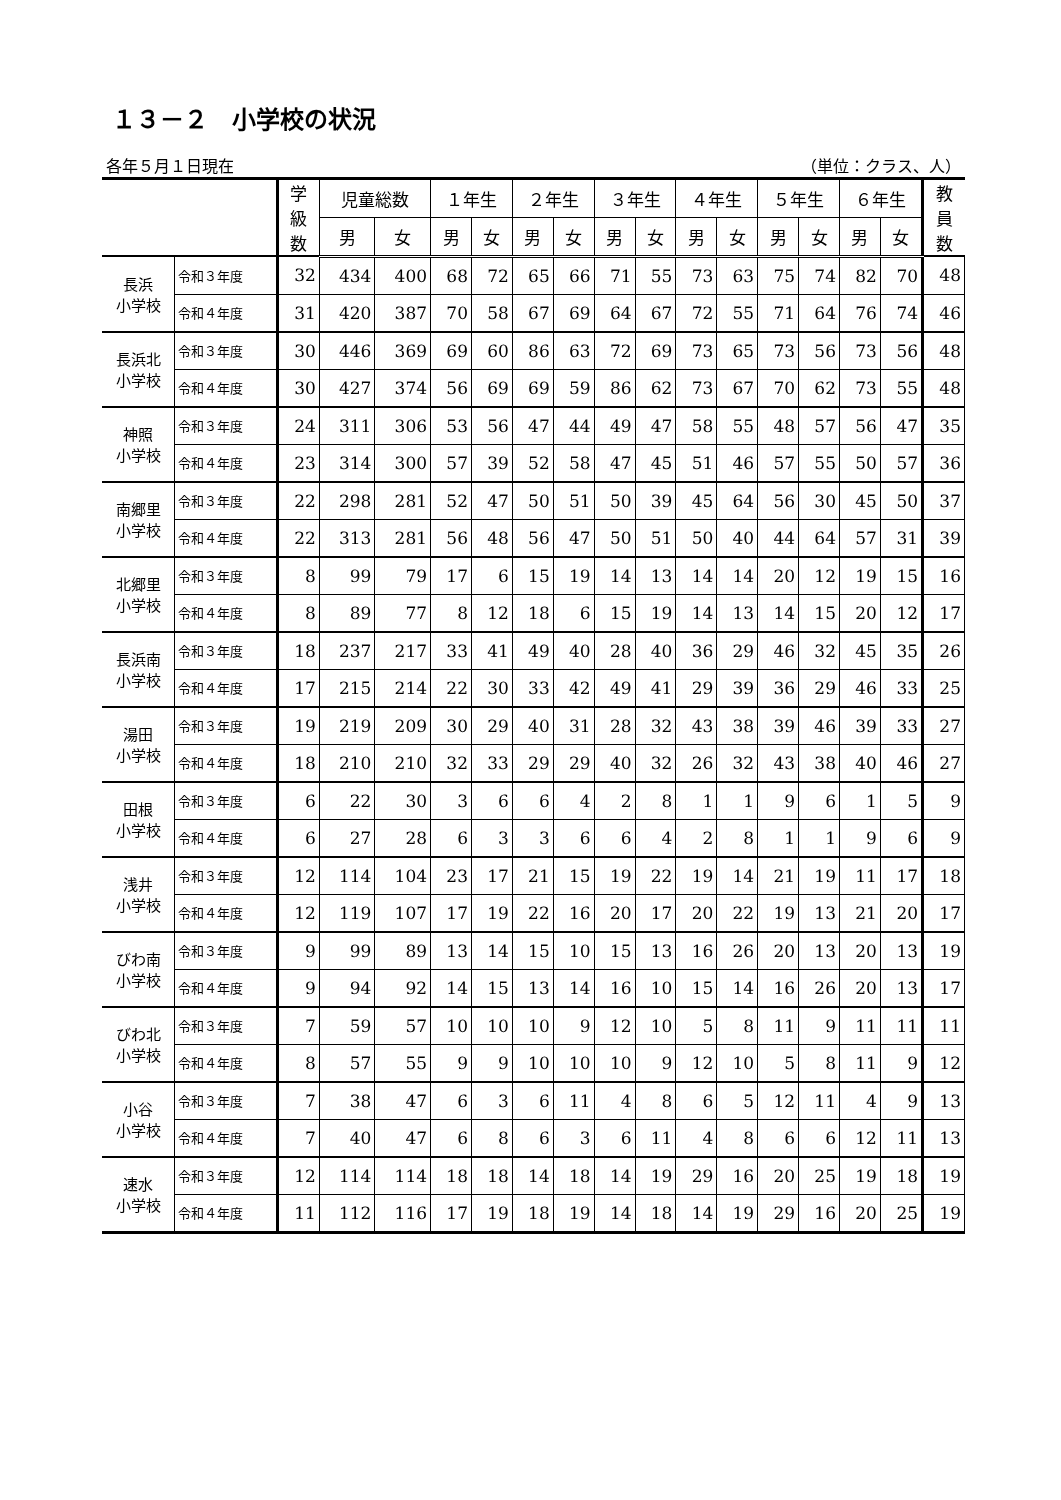１３－２　小学校の状況
各年５月１日現在 （単位：クラス、人）
| | | 学 級 数 | 児童総数 | | １年生 | | ２年生 | | ３年生 | | ４年生 | | ５年生 | | ６年生 | | 教 員 数 |
| --- | --- | --- | --- | --- | --- | --- | --- | --- | --- | --- | --- | --- | --- | --- | --- | --- | --- |
| | | | 男 | 女 | 男 | 女 | 男 | 女 | 男 | 女 | 男 | 女 | 男 | 女 | 男 | 女 | |
| 長浜 小学校 | 令和３年度 | 32 | 434 | 400 | 68 | 72 | 65 | 66 | 71 | 55 | 73 | 63 | 75 | 74 | 82 | 70 | 48 |
| | 令和４年度 | 31 | 420 | 387 | 70 | 58 | 67 | 69 | 64 | 67 | 72 | 55 | 71 | 64 | 76 | 74 | 46 |
| 長浜北 小学校 | 令和３年度 | 30 | 446 | 369 | 69 | 60 | 86 | 63 | 72 | 69 | 73 | 65 | 73 | 56 | 73 | 56 | 48 |
| | 令和４年度 | 30 | 427 | 374 | 56 | 69 | 69 | 59 | 86 | 62 | 73 | 67 | 70 | 62 | 73 | 55 | 48 |
| 神照 小学校 | 令和３年度 | 24 | 311 | 306 | 53 | 56 | 47 | 44 | 49 | 47 | 58 | 55 | 48 | 57 | 56 | 47 | 35 |
| | 令和４年度 | 23 | 314 | 300 | 57 | 39 | 52 | 58 | 47 | 45 | 51 | 46 | 57 | 55 | 50 | 57 | 36 |
| 南郷里 小学校 | 令和３年度 | 22 | 298 | 281 | 52 | 47 | 50 | 51 | 50 | 39 | 45 | 64 | 56 | 30 | 45 | 50 | 37 |
| | 令和４年度 | 22 | 313 | 281 | 56 | 48 | 56 | 47 | 50 | 51 | 50 | 40 | 44 | 64 | 57 | 31 | 39 |
| 北郷里 小学校 | 令和３年度 | 8 | 99 | 79 | 17 | 6 | 15 | 19 | 14 | 13 | 14 | 14 | 20 | 12 | 19 | 15 | 16 |
| | 令和４年度 | 8 | 89 | 77 | 8 | 12 | 18 | 6 | 15 | 19 | 14 | 13 | 14 | 15 | 20 | 12 | 17 |
| 長浜南 小学校 | 令和３年度 | 18 | 237 | 217 | 33 | 41 | 49 | 40 | 28 | 40 | 36 | 29 | 46 | 32 | 45 | 35 | 26 |
| | 令和４年度 | 17 | 215 | 214 | 22 | 30 | 33 | 42 | 49 | 41 | 29 | 39 | 36 | 29 | 46 | 33 | 25 |
| 湯田 小学校 | 令和３年度 | 19 | 219 | 209 | 30 | 29 | 40 | 31 | 28 | 32 | 43 | 38 | 39 | 46 | 39 | 33 | 27 |
| | 令和４年度 | 18 | 210 | 210 | 32 | 33 | 29 | 29 | 40 | 32 | 26 | 32 | 43 | 38 | 40 | 46 | 27 |
| 田根 小学校 | 令和３年度 | 6 | 22 | 30 | 3 | 6 | 6 | 4 | 2 | 8 | 1 | 1 | 9 | 6 | 1 | 5 | 9 |
| | 令和４年度 | 6 | 27 | 28 | 6 | 3 | 3 | 6 | 6 | 4 | 2 | 8 | 1 | 1 | 9 | 6 | 9 |
| 浅井 小学校 | 令和３年度 | 12 | 114 | 104 | 23 | 17 | 21 | 15 | 19 | 22 | 19 | 14 | 21 | 19 | 11 | 17 | 18 |
| | 令和４年度 | 12 | 119 | 107 | 17 | 19 | 22 | 16 | 20 | 17 | 20 | 22 | 19 | 13 | 21 | 20 | 17 |
| びわ南 小学校 | 令和３年度 | 9 | 99 | 89 | 13 | 14 | 15 | 10 | 15 | 13 | 16 | 26 | 20 | 13 | 20 | 13 | 19 |
| | 令和４年度 | 9 | 94 | 92 | 14 | 15 | 13 | 14 | 16 | 10 | 15 | 14 | 16 | 26 | 20 | 13 | 17 |
| びわ北 小学校 | 令和３年度 | 7 | 59 | 57 | 10 | 10 | 10 | 9 | 12 | 10 | 5 | 8 | 11 | 9 | 11 | 11 | 11 |
| | 令和４年度 | 8 | 57 | 55 | 9 | 9 | 10 | 10 | 10 | 9 | 12 | 10 | 5 | 8 | 11 | 9 | 12 |
| 小谷 小学校 | 令和３年度 | 7 | 38 | 47 | 6 | 3 | 6 | 11 | 4 | 8 | 6 | 5 | 12 | 11 | 4 | 9 | 13 |
| | 令和４年度 | 7 | 40 | 47 | 6 | 8 | 6 | 3 | 6 | 11 | 4 | 8 | 6 | 6 | 12 | 11 | 13 |
| 速水 小学校 | 令和３年度 | 12 | 114 | 114 | 18 | 18 | 14 | 18 | 14 | 19 | 29 | 16 | 20 | 25 | 19 | 18 | 19 |
| | 令和４年度 | 11 | 112 | 116 | 17 | 19 | 18 | 19 | 14 | 18 | 14 | 19 | 29 | 16 | 20 | 25 | 19 |